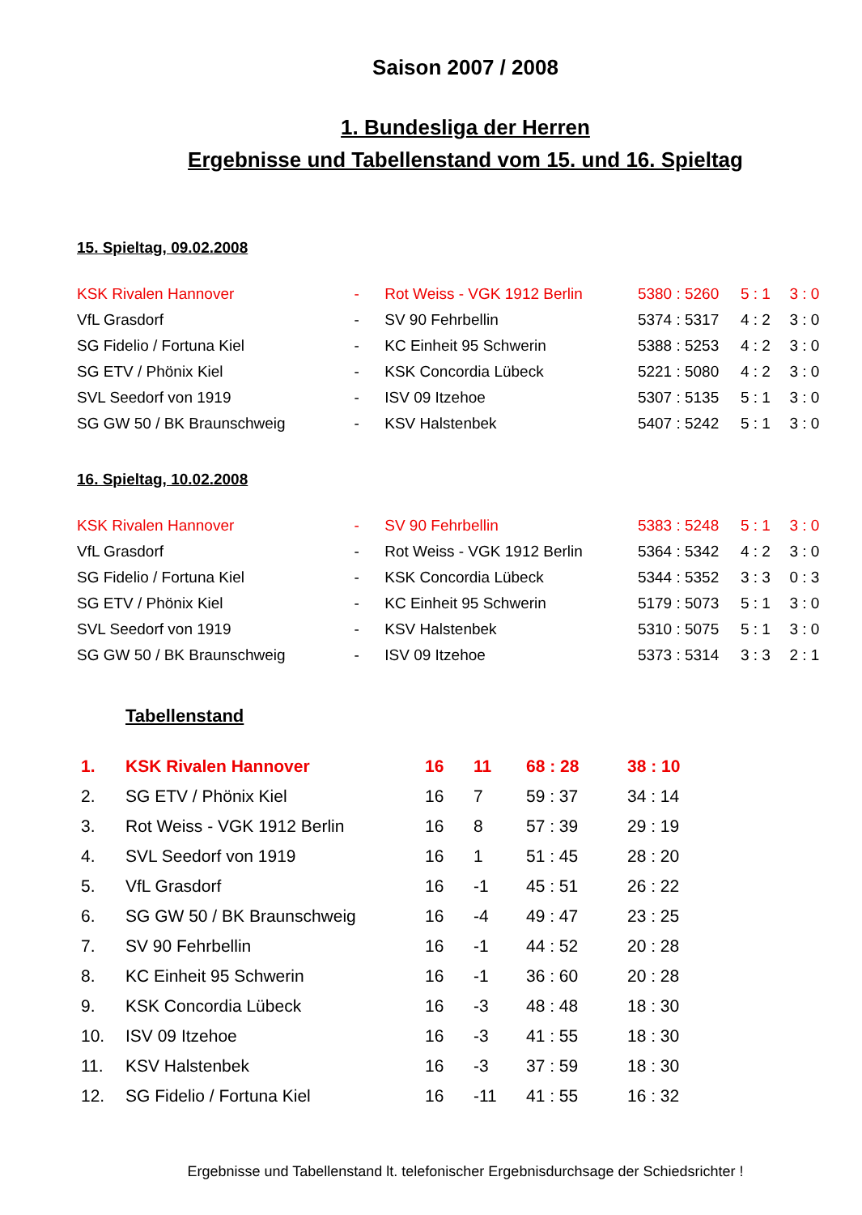Saison 2007 / 2008
1. Bundesliga der Herren
Ergebnisse und Tabellenstand vom 15. und 16. Spieltag
15. Spieltag, 09.02.2008
| KSK Rivalen Hannover | - | Rot Weiss - VGK 1912 Berlin | 5380 : 5260 | 5 : 1 | 3 : 0 |
| VfL Grasdorf | - | SV 90 Fehrbellin | 5374 : 5317 | 4 : 2 | 3 : 0 |
| SG Fidelio / Fortuna Kiel | - | KC Einheit 95 Schwerin | 5388 : 5253 | 4 : 2 | 3 : 0 |
| SG ETV / Phönix Kiel | - | KSK Concordia Lübeck | 5221 : 5080 | 4 : 2 | 3 : 0 |
| SVL Seedorf von 1919 | - | ISV 09 Itzehoe | 5307 : 5135 | 5 : 1 | 3 : 0 |
| SG GW 50 / BK Braunschweig | - | KSV Halstenbek | 5407 : 5242 | 5 : 1 | 3 : 0 |
16. Spieltag, 10.02.2008
| KSK Rivalen Hannover | - | SV 90 Fehrbellin | 5383 : 5248 | 5 : 1 | 3 : 0 |
| VfL Grasdorf | - | Rot Weiss - VGK 1912 Berlin | 5364 : 5342 | 4 : 2 | 3 : 0 |
| SG Fidelio / Fortuna Kiel | - | KSK Concordia Lübeck | 5344 : 5352 | 3 : 3 | 0 : 3 |
| SG ETV / Phönix Kiel | - | KC Einheit 95 Schwerin | 5179 : 5073 | 5 : 1 | 3 : 0 |
| SVL Seedorf von 1919 | - | KSV Halstenbek | 5310 : 5075 | 5 : 1 | 3 : 0 |
| SG GW 50 / BK Braunschweig | - | ISV 09 Itzehoe | 5373 : 5314 | 3 : 3 | 2 : 1 |
Tabellenstand
| 1. | KSK Rivalen Hannover | 16 | 11 | 68 : 28 | 38 : 10 |
| 2. | SG ETV / Phönix Kiel | 16 | 7 | 59 : 37 | 34 : 14 |
| 3. | Rot Weiss - VGK 1912 Berlin | 16 | 8 | 57 : 39 | 29 : 19 |
| 4. | SVL Seedorf von 1919 | 16 | 1 | 51 : 45 | 28 : 20 |
| 5. | VfL Grasdorf | 16 | -1 | 45 : 51 | 26 : 22 |
| 6. | SG GW 50 / BK Braunschweig | 16 | -4 | 49 : 47 | 23 : 25 |
| 7. | SV 90 Fehrbellin | 16 | -1 | 44 : 52 | 20 : 28 |
| 8. | KC Einheit 95 Schwerin | 16 | -1 | 36 : 60 | 20 : 28 |
| 9. | KSK Concordia Lübeck | 16 | -3 | 48 : 48 | 18 : 30 |
| 10. | ISV 09 Itzehoe | 16 | -3 | 41 : 55 | 18 : 30 |
| 11. | KSV Halstenbek | 16 | -3 | 37 : 59 | 18 : 30 |
| 12. | SG Fidelio / Fortuna Kiel | 16 | -11 | 41 : 55 | 16 : 32 |
Ergebnisse und Tabellenstand lt. telefonischer Ergebnisdurchsage der Schiedsrichter !